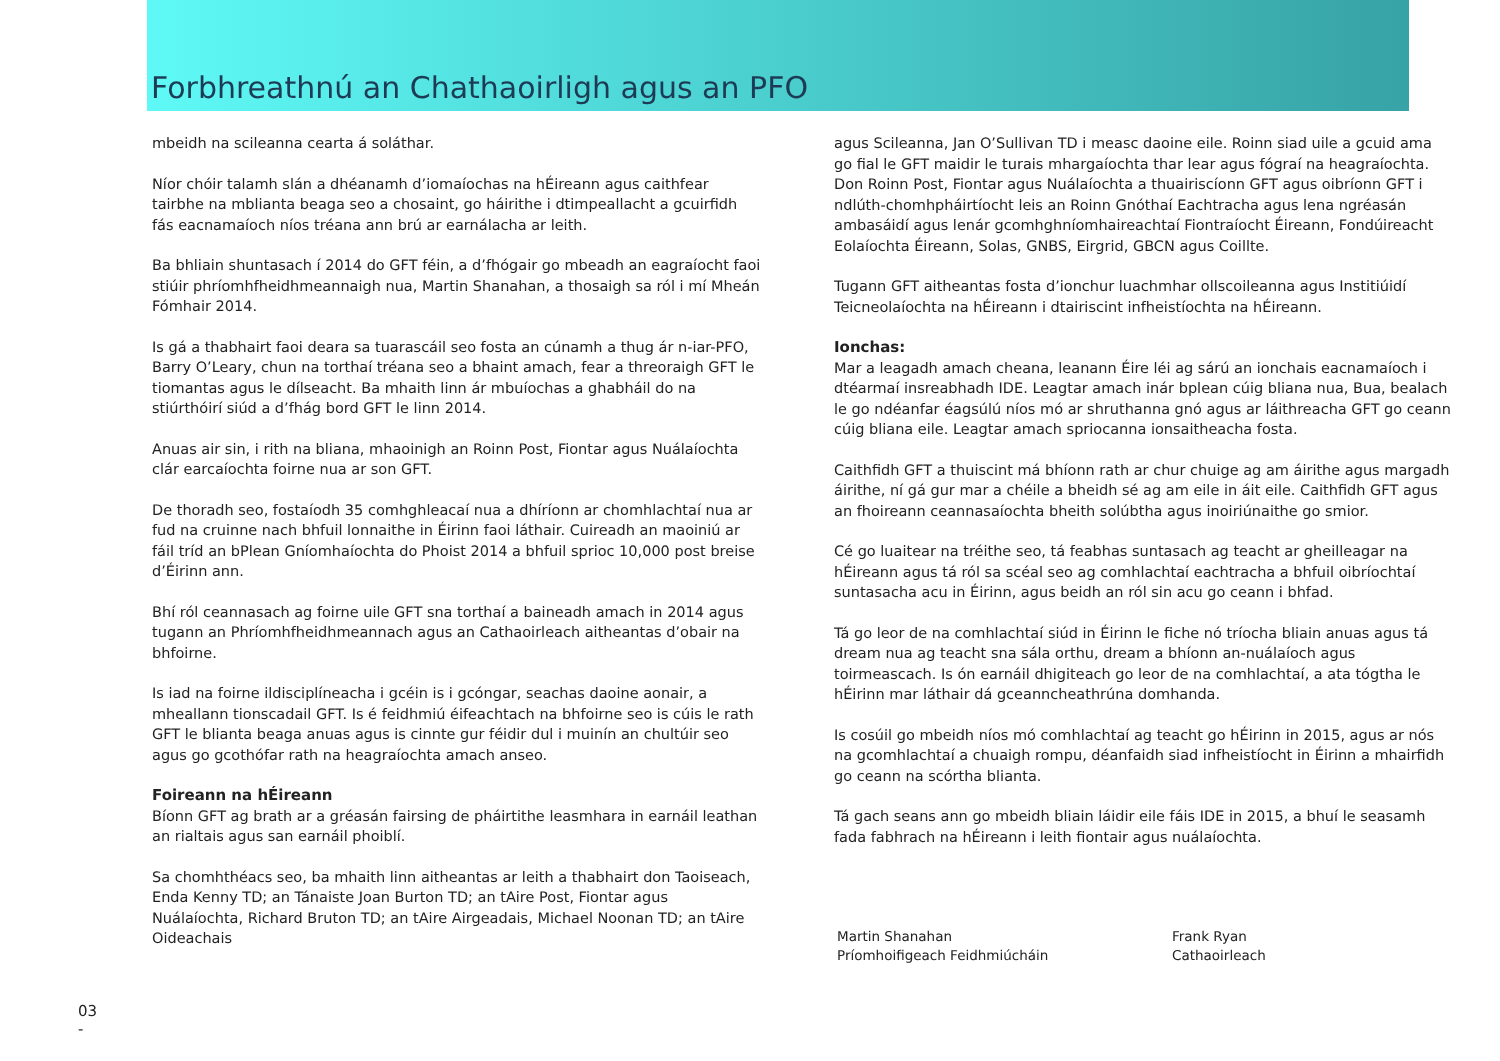Forbhreathnú an Chathaoirligh agus an PFO
mbeidh na scileanna cearta á soláthar.
Níor chóir talamh slán a dhéanamh d’iomaíochas na hÉireann agus caithfear tairbhe na mblianta beaga seo a chosaint, go háirithe i dtimpeallacht a gcuirfidh fás eacnamaíoch níos tréana ann brú ar earnálacha ar leith.
Ba bhliain shuntasach í 2014 do GFT féin, a d’fhógair go mbeadh an eagraíocht faoi stiúir phríomhfheidhmeannaigh nua, Martin Shanahan, a thosaigh sa ról i mí Mheán Fómhair 2014.
Is gá a thabhairt faoi deara sa tuarascáil seo fosta an cúnamh a thug ár n-iar-PFO, Barry O’Leary, chun na torthaí tréana seo a bhaint amach, fear a threoraigh GFT le tiomantas agus le dílseacht. Ba mhaith linn ár mbuíochas a ghabháil do na stiúrthóirí siúd a d’fhág bord GFT le linn 2014.
Anuas air sin, i rith na bliana, mhaoinigh an Roinn Post, Fiontar agus Nuálaíochta clár earcaíochta foirne nua ar son GFT.
De thoradh seo, fostaíodh 35 comhghleacaí nua a dhíríonn ar chomhlachtaí nua ar fud na cruinne nach bhfuil lonnaithe in Éirinn faoi láthair. Cuireadh an maoiniú ar fáil tríd an bPlean Gníomhaíochta do Phoist 2014 a bhfuil sprioc 10,000 post breise d’Éirinn ann.
Bhí ról ceannasach ag foirne uile GFT sna torthaí a baineadh amach in 2014 agus tugann an Phríomhfheidhmeannach agus an Cathaoirleach aitheantas d’obair na bhfoirne.
Is iad na foirne ildisciplíneacha i gcéin is i gcóngar, seachas daoine aonair, a mheallann tionscadail GFT. Is é feidhmiú éifeachtach na bhfoirne seo is cúis le rath GFT le blianta beaga anuas agus is cinnte gur féidir dul i muinín an chultúir seo agus go gcothófar rath na heagraíochta amach anseo.
Foireann na hÉireann
Bíonn GFT ag brath ar a gréasán fairsing de pháirtithe leasmhara in earnáil leathan an rialtais agus san earnáil phoiblí.
Sa chomhthéacs seo, ba mhaith linn aitheantas ar leith a thabhairt don Taoiseach, Enda Kenny TD; an Tánaiste Joan Burton TD; an tAire Post, Fiontar agus Nuálaíochta, Richard Bruton TD; an tAire Airgeadais, Michael Noonan TD; an tAire Oideachais
agus Scileanna, Jan O’Sullivan TD i measc daoine eile. Roinn siad uile a gcuid ama go fial le GFT maidir le turais mhargaíochta thar lear agus fógraí na heagraíochta. Don Roinn Post, Fiontar agus Nuálaíochta a thuairiscíonn GFT agus oibríonn GFT i ndlúth-chomhpháirtíocht leis an Roinn Gnóthaí Eachtracha agus lena ngréasán ambasáidí agus lenár gcomhghníomhaireachtaí Fiontraíocht Éireann, Fondúireacht Eolaíochta Éireann, Solas, GNBS, Eirgrid, GBCN agus Coillte.
Tugann GFT aitheantas fosta d’ionchur luachmhar ollscoileanna agus Institiúidí Teicneolaíochta na hÉireann i dtairiscint infheistíochta na hÉireann.
Ionchas:
Mar a leagadh amach cheana, leanann Éire léi ag sárú an ionchais eacnamaíoch i dtéarmaí insreabhadh IDE. Leagtar amach inár bplean cúig bliana nua, Bua, bealach le go ndéanfar éagsúlú níos mó ar shruthanna gnó agus ar láithreacha GFT go ceann cúig bliana eile. Leagtar amach spriocanna ionsaitheacha fosta.
Caithfidh GFT a thuiscint má bhíonn rath ar chur chuige ag am áirithe agus margadh áirithe, ní gá gur mar a chéile a bheidh sé ag am eile in áit eile. Caithfidh GFT agus an fhoireann ceannasaíochta bheith solúbtha agus inoiriúnaithe go smior.
Cé go luaitear na tréithe seo, tá feabhas suntasach ag teacht ar gheilleagar na hÉireann agus tá ról sa scéal seo ag comhlachtaí eachtracha a bhfuil oibríochtaí suntasacha acu in Éirinn, agus beidh an ról sin acu go ceann i bhfad.
Tá go leor de na comhlachtaí siúd in Éirinn le fiche nó tríocha bliain anuas agus tá dream nua ag teacht sna sála orthu, dream a bhíonn an-nuálaíoch agus toirmeascach. Is ón earnáil dhigiteach go leor de na comhlachtaí, a ata tógtha le hÉirinn mar láthair dá gceanncheathrúna domhanda.
Is cosúil go mbeidh níos mó comhlachtaí ag teacht go hÉirinn in 2015, agus ar nós na gcomhlachtaí a chuaigh rompu, déanfaidh siad infheistíocht in Éirinn a mhairfidh go ceann na scórtha blianta.
Tá gach seans ann go mbeidh bliain láidir eile fáis IDE in 2015, a bhuí le seasamh fada fabhrach na hÉireann i leith fiontair agus nuálaíochta.
Martin Shanahan
Príomhoifigeach Feidhmiúcháin
Frank Ryan
Cathaoirleach
03
-